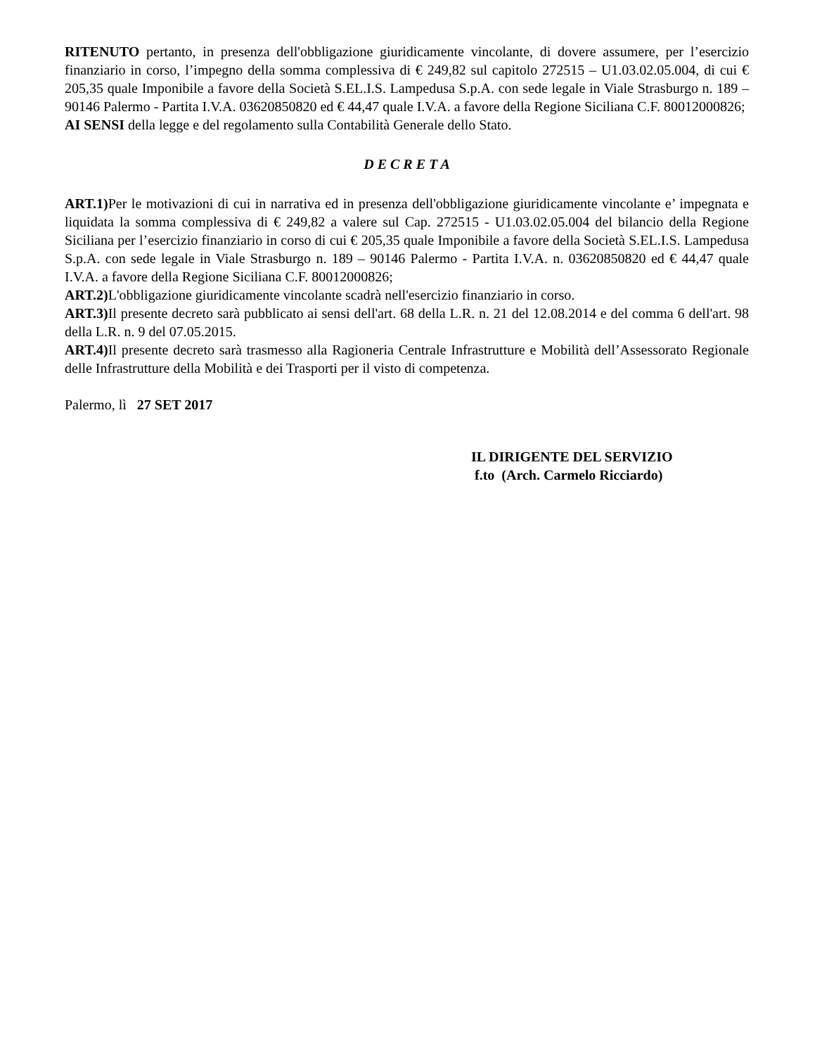RITENUTO pertanto, in presenza dell'obbligazione giuridicamente vincolante, di dovere assumere, per l’esercizio finanziario in corso, l’impegno della somma complessiva di € 249,82 sul capitolo 272515 – U1.03.02.05.004, di cui € 205,35 quale Imponibile a favore della Società S.EL.I.S. Lampedusa S.p.A. con sede legale in Viale Strasburgo n. 189 – 90146 Palermo - Partita I.V.A. 03620850820 ed € 44,47 quale I.V.A. a favore della Regione Siciliana C.F. 80012000826;
AI SENSI della legge e del regolamento sulla Contabilità Generale dello Stato.
D E C R E T A
ART.1) Per le motivazioni di cui in narrativa ed in presenza dell'obbligazione giuridicamente vincolante e’ impegnata e liquidata la somma complessiva di € 249,82 a valere sul Cap. 272515 - U1.03.02.05.004 del bilancio della Regione Siciliana per l’esercizio finanziario in corso di cui € 205,35 quale Imponibile a favore della Società S.EL.I.S. Lampedusa S.p.A. con sede legale in Viale Strasburgo n. 189 – 90146 Palermo - Partita I.V.A. n. 03620850820 ed € 44,47 quale I.V.A. a favore della Regione Siciliana C.F. 80012000826;
ART.2) L'obbligazione giuridicamente vincolante scadrà nell'esercizio finanziario in corso.
ART.3) Il presente decreto sarà pubblicato ai sensi dell'art. 68 della L.R. n. 21 del 12.08.2014 e del comma 6 dell'art. 98 della L.R. n. 9 del 07.05.2015.
ART.4) Il presente decreto sarà trasmesso alla Ragioneria Centrale Infrastrutture e Mobilità dell’Assessorato Regionale delle Infrastrutture della Mobilità e dei Trasporti per il visto di competenza.
Palermo, lì 27 SET 2017
IL DIRIGENTE DEL SERVIZIO
f.to (Arch. Carmelo Ricciardo)